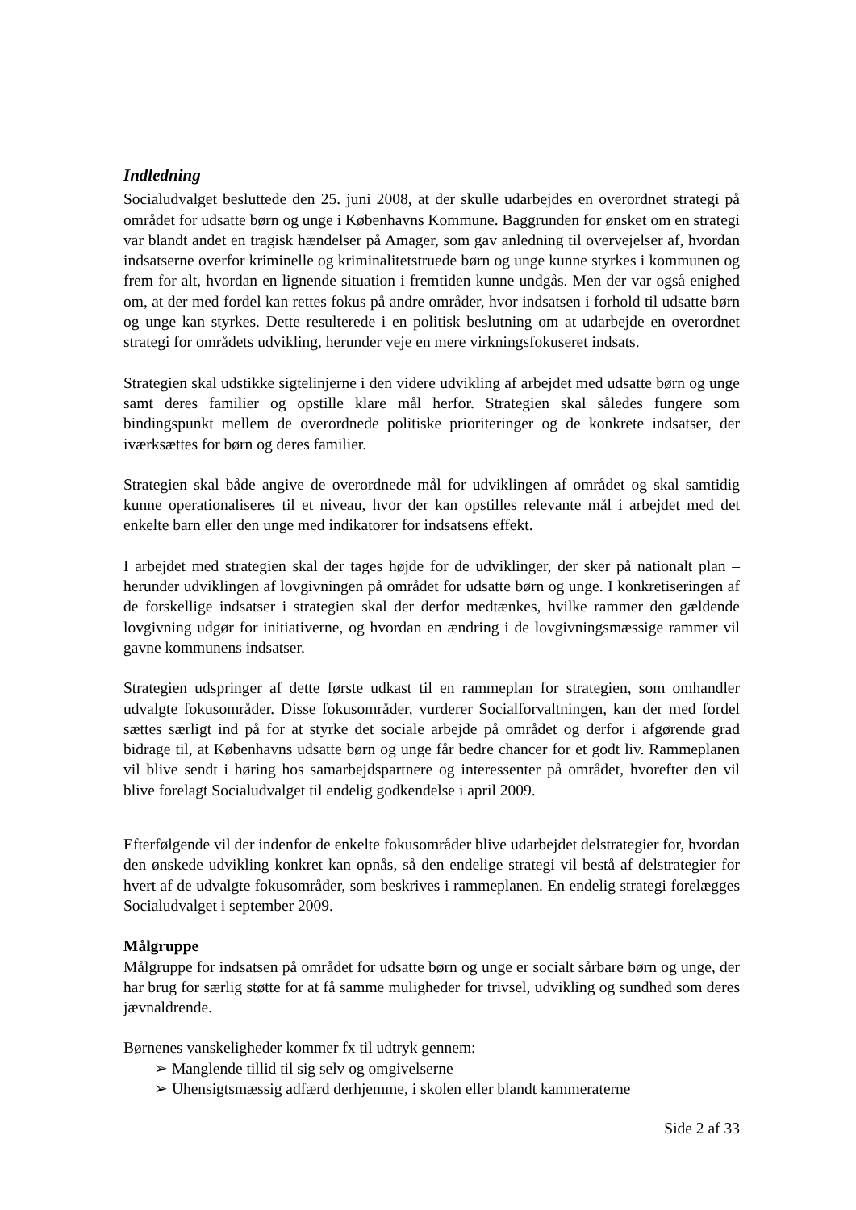Indledning
Socialudvalget besluttede den 25. juni 2008, at der skulle udarbejdes en overordnet strategi på området for udsatte børn og unge i Københavns Kommune. Baggrunden for ønsket om en strategi var blandt andet en tragisk hændelser på Amager, som gav anledning til overvejelser af, hvordan indsatserne overfor kriminelle og kriminalitetstruede børn og unge kunne styrkes i kommunen og frem for alt, hvordan en lignende situation i fremtiden kunne undgås. Men der var også enighed om, at der med fordel kan rettes fokus på andre områder, hvor indsatsen i forhold til udsatte børn og unge kan styrkes. Dette resulterede i en politisk beslutning om at udarbejde en overordnet strategi for områdets udvikling, herunder veje en mere virkningsfokuseret indsats.
Strategien skal udstikke sigtelinjerne i den videre udvikling af arbejdet med udsatte børn og unge samt deres familier og opstille klare mål herfor. Strategien skal således fungere som bindingspunkt mellem de overordnede politiske prioriteringer og de konkrete indsatser, der iværksættes for børn og deres familier.
Strategien skal både angive de overordnede mål for udviklingen af området og skal samtidig kunne operationaliseres til et niveau, hvor der kan opstilles relevante mål i arbejdet med det enkelte barn eller den unge med indikatorer for indsatsens effekt.
I arbejdet med strategien skal der tages højde for de udviklinger, der sker på nationalt plan – herunder udviklingen af lovgivningen på området for udsatte børn og unge. I konkretiseringen af de forskellige indsatser i strategien skal der derfor medtænkes, hvilke rammer den gældende lovgivning udgør for initiativerne, og hvordan en ændring i de lovgivningsmæssige rammer vil gavne kommunens indsatser.
Strategien udspringer af dette første udkast til en rammeplan for strategien, som omhandler udvalgte fokusområder. Disse fokusområder, vurderer Socialforvaltningen, kan der med fordel sættes særligt ind på for at styrke det sociale arbejde på området og derfor i afgørende grad bidrage til, at Københavns udsatte børn og unge får bedre chancer for et godt liv. Rammeplanen vil blive sendt i høring hos samarbejdspartnere og interessenter på området, hvorefter den vil blive forelagt Socialudvalget til endelig godkendelse i april 2009.
Efterfølgende vil der indenfor de enkelte fokusområder blive udarbejdet delstrategier for, hvordan den ønskede udvikling konkret kan opnås, så den endelige strategi vil bestå af delstrategier for hvert af de udvalgte fokusområder, som beskrives i rammeplanen. En endelig strategi forelægges Socialudvalget i september 2009.
Målgruppe
Målgruppe for indsatsen på området for udsatte børn og unge er socialt sårbare børn og unge, der har brug for særlig støtte for at få samme muligheder for trivsel, udvikling og sundhed som deres jævnaldrende.
Børnenes vanskeligheder kommer fx til udtryk gennem:
➢ Manglende tillid til sig selv og omgivelserne
➢ Uhensigtsmæssig adfærd derhjemme, i skolen eller blandt kammeraterne
Side 2 af 33